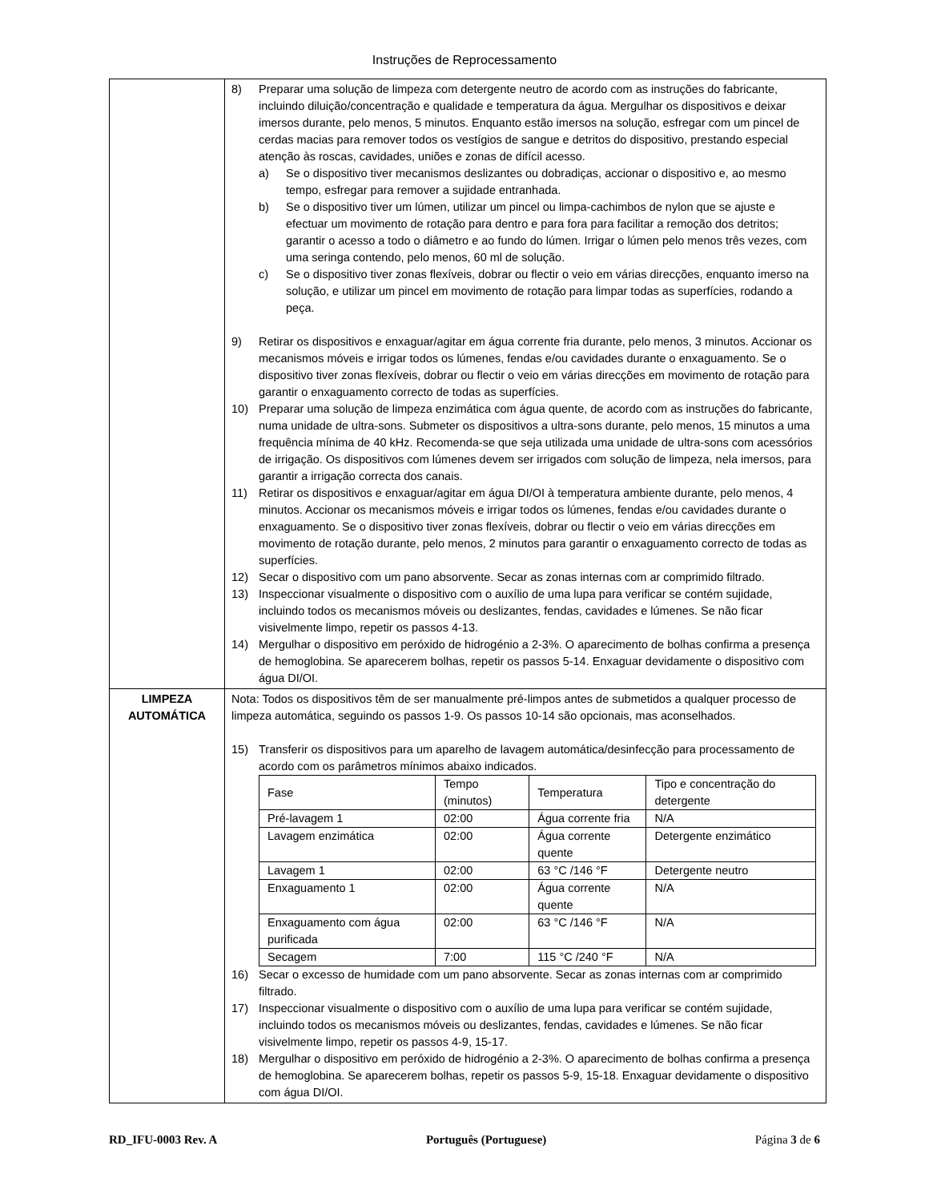Instruções de Reprocessamento
| | 8) Preparar uma solução de limpeza com detergente neutro de acordo com as instruções do fabricante, incluindo diluição/concentração e qualidade e temperatura da água. Mergulhar os dispositivos e deixar imersos durante, pelo menos, 5 minutos. Enquanto estão imersos na solução, esfregar com um pincel de cerdas macias para remover todos os vestígios de sangue e detritos do dispositivo, prestando especial atenção às roscas, cavidades, uniões e zonas de difícil acesso. a) Se o dispositivo tiver mecanismos deslizantes ou dobradiças, accionar o dispositivo e, ao mesmo tempo, esfregar para remover a sujidade entranhada. b) Se o dispositivo tiver um lúmen, utilizar um pincel ou limpa-cachimbos de nylon que se ajuste e efectuar um movimento de rotação para dentro e para fora para facilitar a remoção dos detritos; garantir o acesso a todo o diâmetro e ao fundo do lúmen. Irrigar o lúmen pelo menos três vezes, com uma seringa contendo, pelo menos, 60 ml de solução. c) Se o dispositivo tiver zonas flexíveis, dobrar ou flectir o veio em várias direcções, enquanto imerso na solução, e utilizar um pincel em movimento de rotação para limpar todas as superfícies, rodando a peça. 9) Retirar os dispositivos e enxaguar/agitar em água corrente fria durante, pelo menos, 3 minutos. Accionar os mecanismos móveis e irrigar todos os lúmenes, fendas e/ou cavidades durante o enxaguamento. Se o dispositivo tiver zonas flexíveis, dobrar ou flectir o veio em várias direcções em movimento de rotação para garantir o enxaguamento correcto de todas as superfícies. 10) Preparar uma solução de limpeza enzimática com água quente, de acordo com as instruções do fabricante, numa unidade de ultra-sons. Submeter os dispositivos a ultra-sons durante, pelo menos, 15 minutos a uma frequência mínima de 40 kHz. Recomenda-se que seja utilizada uma unidade de ultra-sons com acessórios de irrigação. Os dispositivos com lúmenes devem ser irrigados com solução de limpeza, nela imersos, para garantir a irrigação correcta dos canais. 11) Retirar os dispositivos e enxaguar/agitar em água DI/OI à temperatura ambiente durante, pelo menos, 4 minutos. Accionar os mecanismos móveis e irrigar todos os lúmenes, fendas e/ou cavidades durante o enxaguamento. Se o dispositivo tiver zonas flexíveis, dobrar ou flectir o veio em várias direcções em movimento de rotação durante, pelo menos, 2 minutos para garantir o enxaguamento correcto de todas as superfícies. 12) Secar o dispositivo com um pano absorvente. Secar as zonas internas com ar comprimido filtrado. 13) Inspeccionar visualmente o dispositivo com o auxílio de uma lupa para verificar se contém sujidade, incluindo todos os mecanismos móveis ou deslizantes, fendas, cavidades e lúmenes. Se não ficar visivelmente limpo, repetir os passos 4-13. 14) Mergulhar o dispositivo em peróxido de hidrogénio a 2-3%. O aparecimento de bolhas confirma a presença de hemoglobina. Se aparecerem bolhas, repetir os passos 5-14. Enxaguar devidamente o dispositivo com água DI/OI. |
| LIMPEZA AUTOMÁTICA | Nota: Todos os dispositivos têm de ser manualmente pré-limpos antes de submetidos a qualquer processo de limpeza automática, seguindo os passos 1-9. Os passos 10-14 são opcionais, mas aconselhados. 15) Transferir os dispositivos para um aparelho de lavagem automática/desinfecção para processamento de acordo com os parâmetros mínimos abaixo indicados. / Fase / Tempo (minutos) / Temperatura / Tipo e concentração do detergente / / Pré-lavagem 1 / 02:00 / Água corrente fria / N/A / / Lavagem enzimática / 02:00 / Água corrente quente / Detergente enzimático / / Lavagem 1 / 02:00 / 63 °C /146 °F / Detergente neutro / / Enxaguamento 1 / 02:00 / Água corrente quente / N/A / / Enxaguamento com água purificada / 02:00 / 63 °C /146 °F / N/A / / Secagem / 7:00 / 115 °C /240 °F / N/A / 16) Secar o excesso de humidade com um pano absorvente. Secar as zonas internas com ar comprimido filtrado. 17) Inspeccionar visualmente o dispositivo com o auxílio de uma lupa para verificar se contém sujidade, incluindo todos os mecanismos móveis ou deslizantes, fendas, cavidades e lúmenes. Se não ficar visivelmente limpo, repetir os passos 4-9, 15-17. 18) Mergulhar o dispositivo em peróxido de hidrogénio a 2-3%. O aparecimento de bolhas confirma a presença de hemoglobina. Se aparecerem bolhas, repetir os passos 5-9, 15-18. Enxaguar devidamente o dispositivo com água DI/OI. |
RD_IFU-0003 Rev. A Português (Portuguese) Página 3 de 6